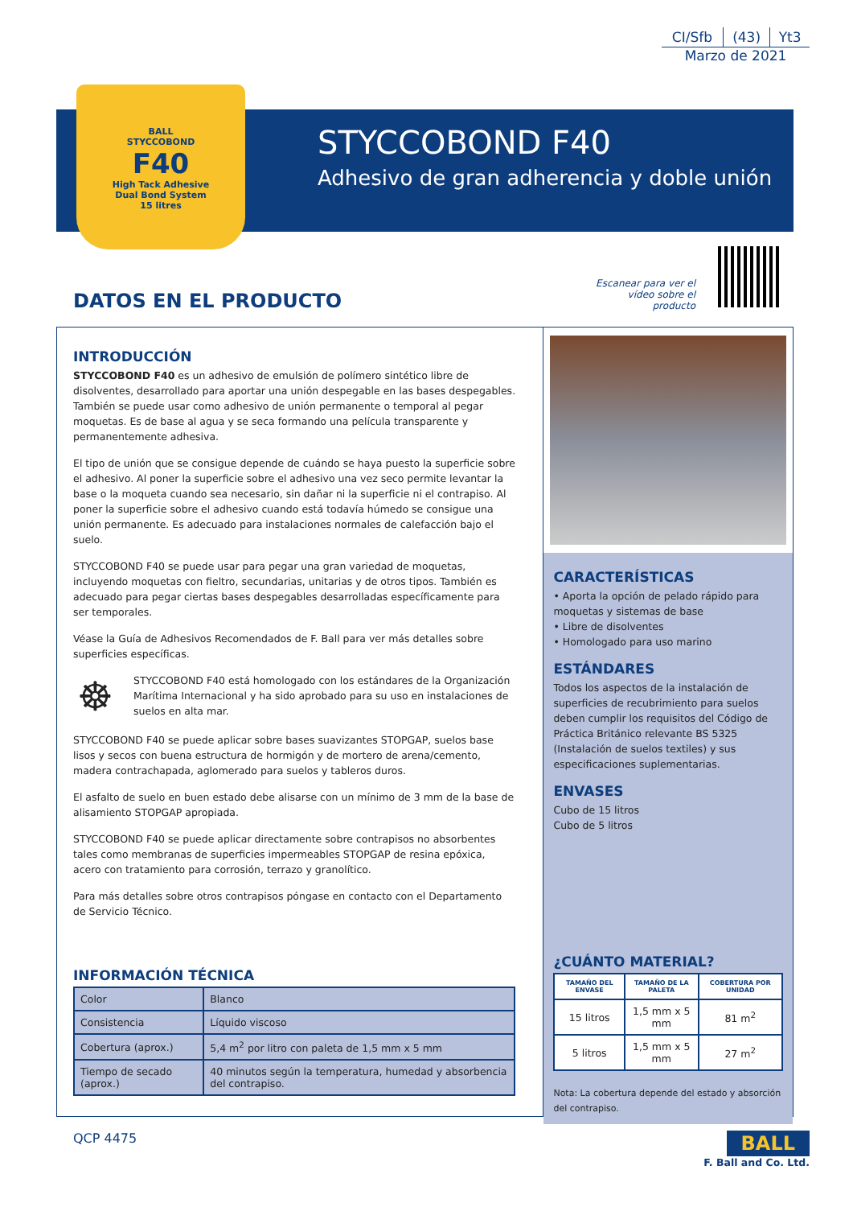| CI/Sfb | (43) | Yt3 |
Marzo de 2021
STYCCOBOND F40
Adhesivo de gran adherencia y doble unión
BALL
STYCCOBOND
F40
High Tack Adhesive
Dual Bond System
15 litres
Escanear para ver el vídeo sobre el producto
DATOS EN EL PRODUCTO
INTRODUCCIÓN
STYCCOBOND F40 es un adhesivo de emulsión de polímero sintético libre de disolventes, desarrollado para aportar una unión despegable en las bases despegables. También se puede usar como adhesivo de unión permanente o temporal al pegar moquetas. Es de base al agua y se seca formando una película transparente y permanentemente adhesiva.
El tipo de unión que se consigue depende de cuándo se haya puesto la superficie sobre el adhesivo. Al poner la superficie sobre el adhesivo una vez seco permite levantar la base o la moqueta cuando sea necesario, sin dañar ni la superficie ni el contrapiso. Al poner la superficie sobre el adhesivo cuando está todavía húmedo se consigue una unión permanente. Es adecuado para instalaciones normales de calefacción bajo el suelo.
STYCCOBOND F40 se puede usar para pegar una gran variedad de moquetas, incluyendo moquetas con fieltro, secundarias, unitarias y de otros tipos. También es adecuado para pegar ciertas bases despegables desarrolladas específicamente para ser temporales.
Véase la Guía de Adhesivos Recomendados de F. Ball para ver más detalles sobre superficies específicas.
☸ STYCCOBOND F40 está homologado con los estándares de la Organización Marítima Internacional y ha sido aprobado para su uso en instalaciones de suelos en alta mar.
STYCCOBOND F40 se puede aplicar sobre bases suavizantes STOPGAP, suelos base lisos y secos con buena estructura de hormigón y de mortero de arena/cemento, madera contrachapada, aglomerado para suelos y tableros duros.
El asfalto de suelo en buen estado debe alisarse con un mínimo de 3 mm de la base de alisamiento STOPGAP apropiada.
STYCCOBOND F40 se puede aplicar directamente sobre contrapisos no absorbentes tales como membranas de superficies impermeables STOPGAP de resina epóxica, acero con tratamiento para corrosión, terrazo y granolítico.
Para más detalles sobre otros contrapisos póngase en contacto con el Departamento de Servicio Técnico.
INFORMACIÓN TÉCNICA
| Color | Blanco |
| Consistencia | Líquido viscoso |
| Cobertura (aprox.) | 5,4 m<sup>2</sup> por litro con paleta de 1,5 mm x 5 mm |
| Tiempo de secado (aprox.) | 40 minutos según la temperatura, humedad y absorbencia del contrapiso. |
CARACTERÍSTICAS
• Aporta la opción de pelado rápido para moquetas y sistemas de base
• Libre de disolventes
• Homologado para uso marino
ESTÁNDARES
Todos los aspectos de la instalación de superficies de recubrimiento para suelos deben cumplir los requisitos del Código de Práctica Británico relevante BS 5325 (Instalación de suelos textiles) y sus especificaciones suplementarias.
ENVASES
Cubo de 15 litros
Cubo de 5 litros
¿CUÁNTO MATERIAL?
| TAMAÑO DEL ENVASE | TAMAÑO DE LA PALETA | COBERTURA POR UNIDAD |
| --- | --- | --- |
| 15 litros | 1,5 mm x 5 mm | 81 m<sup>2</sup> |
| 5 litros | 1,5 mm x 5 mm | 27 m<sup>2</sup> |
Nota: La cobertura depende del estado y absorción del contrapiso.
QCP 4475
BALL
F. Ball and Co. Ltd.